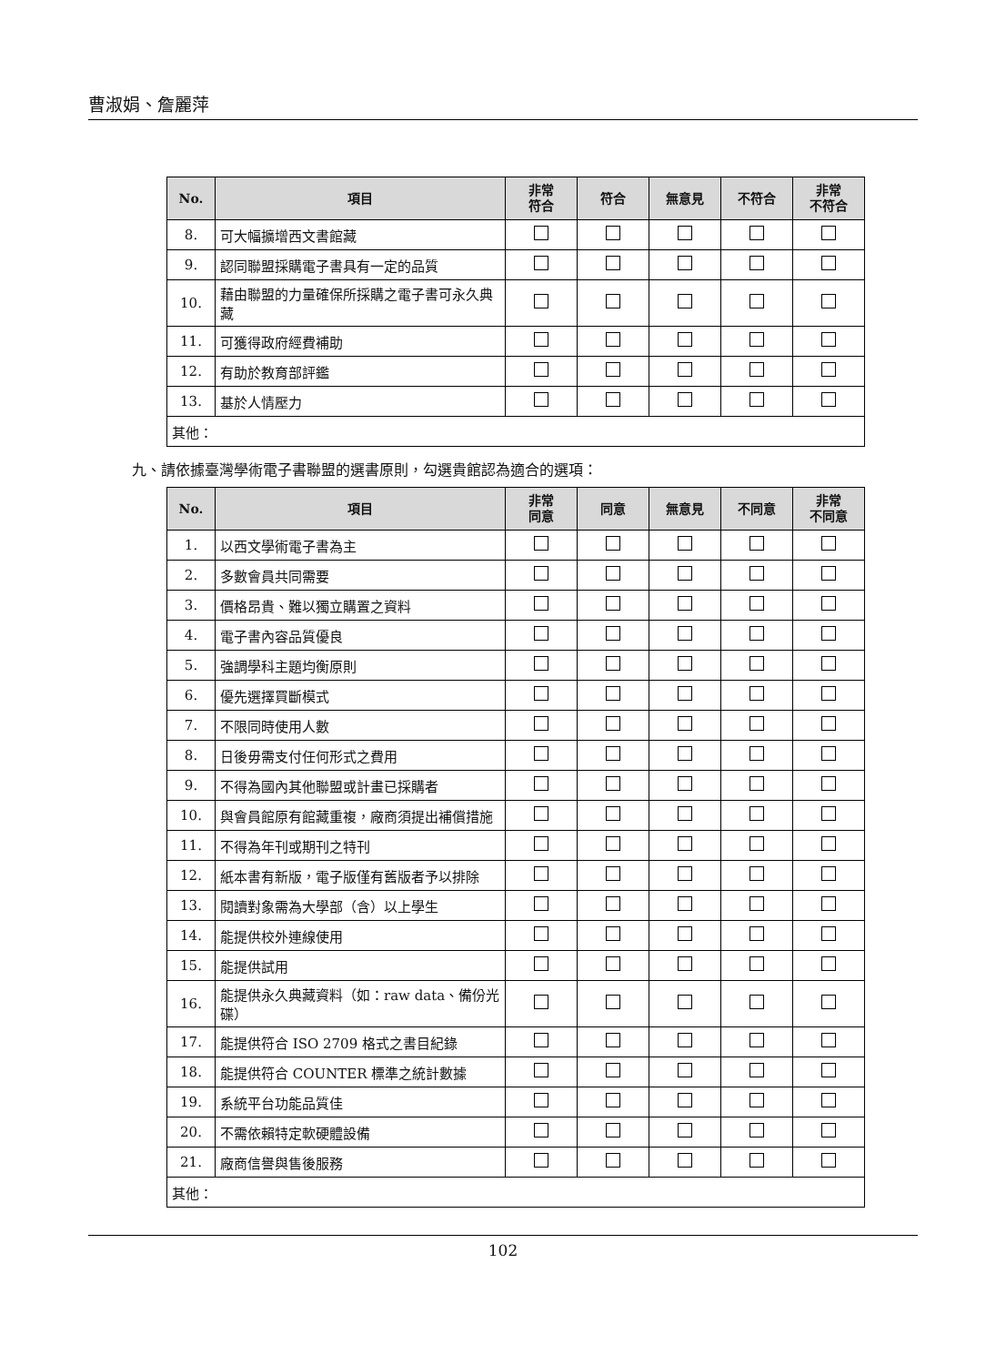曹淑娟、詹麗萍
| No. | 項目 | 非常 符合 | 符合 | 無意見 | 不符合 | 非常 不符合 |
| --- | --- | --- | --- | --- | --- | --- |
| 8. | 可大幅擴增西文書館藏 | | | | | |
| 9. | 認同聯盟採購電子書具有一定的品質 | | | | | |
| 10. | 藉由聯盟的力量確保所採購之電子書可永久典藏 | | | | | |
| 11. | 可獲得政府經費補助 | | | | | |
| 12. | 有助於教育部評鑑 | | | | | |
| 13. | 基於人情壓力 | | | | | |
| 其他： | | | | | | |
九、請依據臺灣學術電子書聯盟的選書原則，勾選貴館認為適合的選項：
| No. | 項目 | 非常 同意 | 同意 | 無意見 | 不同意 | 非常 不同意 |
| --- | --- | --- | --- | --- | --- | --- |
| 1. | 以西文學術電子書為主 | | | | | |
| 2. | 多數會員共同需要 | | | | | |
| 3. | 價格昂貴、難以獨立購置之資料 | | | | | |
| 4. | 電子書內容品質優良 | | | | | |
| 5. | 強調學科主題均衡原則 | | | | | |
| 6. | 優先選擇買斷模式 | | | | | |
| 7. | 不限同時使用人數 | | | | | |
| 8. | 日後毋需支付任何形式之費用 | | | | | |
| 9. | 不得為國內其他聯盟或計畫已採購者 | | | | | |
| 10. | 與會員館原有館藏重複，廠商須提出補償措施 | | | | | |
| 11. | 不得為年刊或期刊之特刊 | | | | | |
| 12. | 紙本書有新版，電子版僅有舊版者予以排除 | | | | | |
| 13. | 閱讀對象需為大學部（含）以上學生 | | | | | |
| 14. | 能提供校外連線使用 | | | | | |
| 15. | 能提供試用 | | | | | |
| 16. | 能提供永久典藏資料（如：raw data、備份光碟） | | | | | |
| 17. | 能提供符合 ISO 2709 格式之書目紀錄 | | | | | |
| 18. | 能提供符合 COUNTER 標準之統計數據 | | | | | |
| 19. | 系統平台功能品質佳 | | | | | |
| 20. | 不需依賴特定軟硬體設備 | | | | | |
| 21. | 廠商信譽與售後服務 | | | | | |
| 其他： | | | | | | |
102